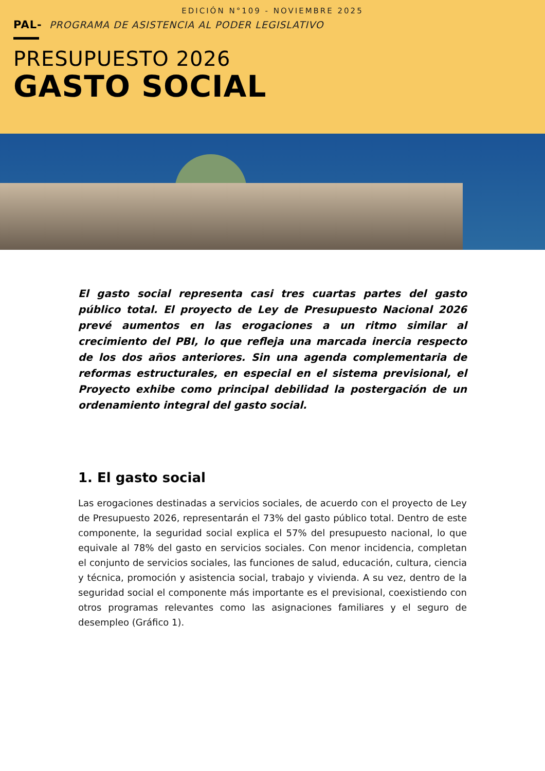EDICIÓN N°109 - NOVIEMBRE 2025
PAL- PROGRAMA DE ASISTENCIA AL PODER LEGISLATIVO
PRESUPUESTO 2026
GASTO SOCIAL
El gasto social representa casi tres cuartas partes del gasto público total. El proyecto de Ley de Presupuesto Nacional 2026 prevé aumentos en las erogaciones a un ritmo similar al crecimiento del PBI, lo que refleja una marcada inercia respecto de los dos años anteriores. Sin una agenda complementaria de reformas estructurales, en especial en el sistema previsional, el Proyecto exhibe como principal debilidad la postergación de un ordenamiento integral del gasto social.
1. El gasto social
Las erogaciones destinadas a servicios sociales, de acuerdo con el proyecto de Ley de Presupuesto 2026, representarán el 73% del gasto público total. Dentro de este componente, la seguridad social explica el 57% del presupuesto nacional, lo que equivale al 78% del gasto en servicios sociales. Con menor incidencia, completan el conjunto de servicios sociales, las funciones de salud, educación, cultura, ciencia y técnica, promoción y asistencia social, trabajo y vivienda. A su vez, dentro de la seguridad social el componente más importante es el previsional, coexistiendo con otros programas relevantes como las asignaciones familiares y el seguro de desempleo (Gráfico 1).